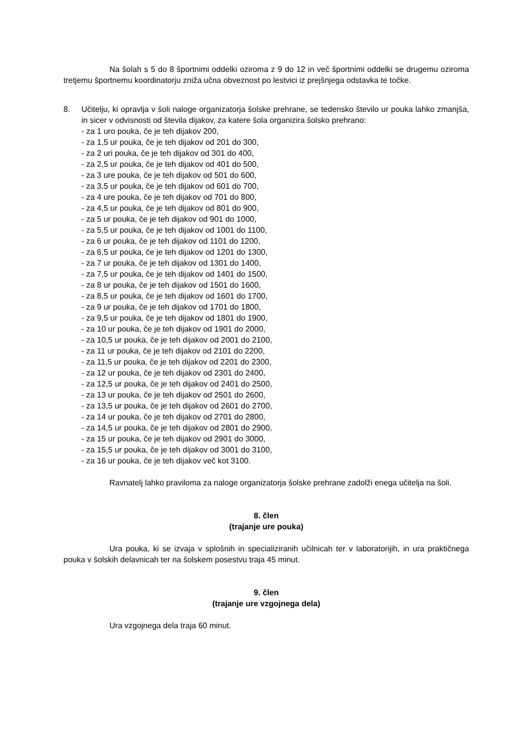Na šolah s 5 do 8 športnimi oddelki oziroma z 9 do 12 in več športnimi oddelki se drugemu oziroma tretjemu športnemu koordinatorju zniža učna obveznost po lestvici iz prejšnjega odstavka te točke.
8. Učitelju, ki opravlja v šoli naloge organizatorja šolske prehrane, se tedensko število ur pouka lahko zmanjša, in sicer v odvisnosti od števila dijakov, za katere šola organizira šolsko prehrano:
- za 1 uro pouka, če je teh dijakov 200,
- za 1,5 ur pouka, če je teh dijakov od 201 do 300,
- za 2 uri pouka, če je teh dijakov od 301 do 400,
- za 2,5 ur pouka, če je teh dijakov od 401 do 500,
- za 3 ure pouka, če je teh dijakov od 501 do 600,
- za 3,5 ur pouka, če je teh dijakov od 601 do 700,
- za 4 ure pouka, če je teh dijakov od 701 do 800,
- za 4,5 ur pouka, če je teh dijakov od 801 do 900,
- za 5 ur pouka, če je teh dijakov od 901 do 1000,
- za 5,5 ur pouka, če je teh dijakov od 1001 do 1100,
- za 6 ur pouka, če je teh dijakov od 1101 do 1200,
- za 6,5 ur pouka, če je teh dijakov od 1201 do 1300,
- za 7 ur pouka, če je teh dijakov od 1301 do 1400,
- za 7,5 ur pouka, če je teh dijakov od 1401 do 1500,
- za 8 ur pouka, če je teh dijakov od 1501 do 1600,
- za 8,5 ur pouka, če je teh dijakov od 1601 do 1700,
- za 9 ur pouka, če je teh dijakov od 1701 do 1800,
- za 9,5 ur pouka, če je teh dijakov od 1801 do 1900,
- za 10 ur pouka, če je teh dijakov od 1901 do 2000,
- za 10,5 ur pouka, če je teh dijakov od 2001 do 2100,
- za 11 ur pouka, če je teh dijakov od 2101 do 2200,
- za 11,5 ur pouka, če je teh dijakov od 2201 do 2300,
- za 12 ur pouka, če je teh dijakov od 2301 do 2400,
- za 12,5 ur pouka, če je teh dijakov od 2401 do 2500,
- za 13 ur pouka, če je teh dijakov od 2501 do 2600,
- za 13,5 ur pouka, če je teh dijakov od 2601 do 2700,
- za 14 ur pouka, če je teh dijakov od 2701 do 2800,
- za 14,5 ur pouka, če je teh dijakov od 2801 do 2900,
- za 15 ur pouka, če je teh dijakov od 2901 do 3000,
- za 15,5 ur pouka, če je teh dijakov od 3001 do 3100,
- za 16 ur pouka, če je teh dijakov več kot 3100.
Ravnatelj lahko praviloma za naloge organizatorja šolske prehrane zadolži enega učitelja na šoli.
8. člen
(trajanje ure pouka)
Ura pouka, ki se izvaja v splošnih in specializiranih učilnicah ter v laboratorijih, in ura praktičnega pouka v šolskih delavnicah ter na šolskem posestvu traja 45 minut.
9. člen
(trajanje ure vzgojnega dela)
Ura vzgojnega dela traja 60 minut.